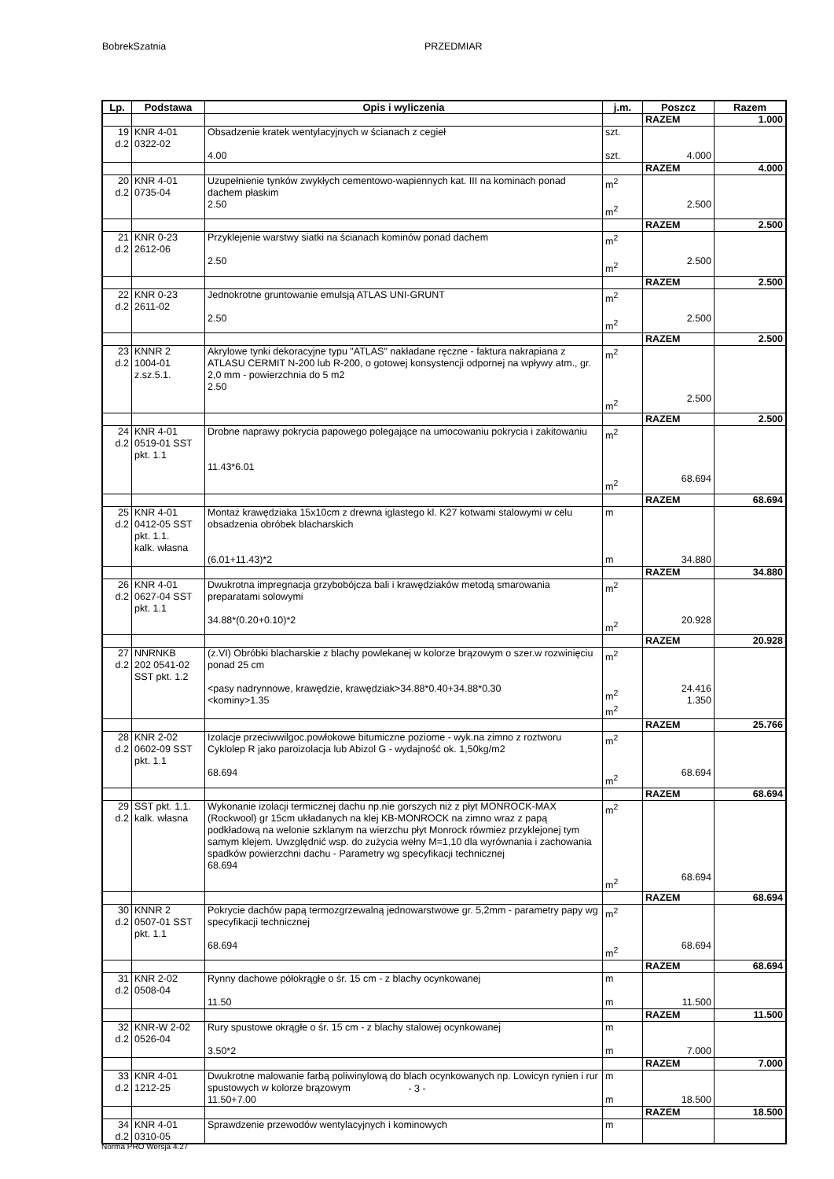BobrekSzatnia PRZEDMIAR
| Lp. | Podstawa | Opis i wyliczenia | j.m. | Poszcz | Razem |
| --- | --- | --- | --- | --- | --- |
| | | | | RAZEM | 1.000 |
| 19 d.2 | KNR 4-01 0322-02 | Obsadzenie kratek wentylacyjnych w ścianach z cegieł 4.00 | szt. szt. | 4.000 | |
| | | | | RAZEM | 4.000 |
| 20 d.2 | KNR 4-01 0735-04 | Uzupełnienie tynków zwykłych cementowo-wapiennych kat. III na kominach ponad dachem płaskim 2.50 | m<sup>2</sup> m<sup>2</sup> | 2.500 | |
| | | | | RAZEM | 2.500 |
| 21 d.2 | KNR 0-23 2612-06 | Przyklejenie warstwy siatki na ścianach kominów ponad dachem 2.50 | m<sup>2</sup> m<sup>2</sup> | 2.500 | |
| | | | | RAZEM | 2.500 |
| 22 d.2 | KNR 0-23 2611-02 | Jednokrotne gruntowanie emulsją ATLAS UNI-GRUNT 2.50 | m<sup>2</sup> m<sup>2</sup> | 2.500 | |
| | | | | RAZEM | 2.500 |
| 23 d.2 | KNNR 2 1004-01 z.sz.5.1. | Akrylowe tynki dekoracyjne typu "ATLAS" nakładane ręczne - faktura nakrapiana z ATLASU CERMIT N-200 lub R-200, o gotowej konsystencji odpornej na wpływy atm., gr. 2,0 mm - powierzchnia do 5 m2 2.50 | m<sup>2</sup> m<sup>2</sup> | 2.500 | |
| | | | | RAZEM | 2.500 |
| 24 d.2 | KNR 4-01 0519-01 SST pkt. 1.1 | Drobne naprawy pokrycia papowego polegające na umocowaniu pokrycia i zakitowaniu 11.43*6.01 | m<sup>2</sup> m<sup>2</sup> | 68.694 | |
| | | | | RAZEM | 68.694 |
| 25 d.2 | KNR 4-01 0412-05 SST pkt. 1.1. kalk. własna | Montaż krawędziaka 15x10cm z drewna iglastego kl. K27 kotwami stalowymi w celu obsadzenia obróbek blacharskich (6.01+11.43)*2 | m m | 34.880 | |
| | | | | RAZEM | 34.880 |
| 26 d.2 | KNR 4-01 0627-04 SST pkt. 1.1 | Dwukrotna impregnacja grzybobójcza bali i krawędziaków metodą smarowania preparatami solowymi 34.88*(0.20+0.10)*2 | m<sup>2</sup> m<sup>2</sup> | 20.928 | |
| | | | | RAZEM | 20.928 |
| 27 d.2 | NNRNKB 202 0541-02 SST pkt. 1.2 | (z.VI) Obróbki blacharskie z blachy powlekanej w kolorze brązowym o szer.w rozwinięciu ponad 25 cm <pasy nadrynnowe, krawędzie, krawędziak>34.88*0.40+34.88*0.30 <kominy>1.35 | m<sup>2</sup> m<sup>2</sup> m<sup>2</sup> | 24.416 1.350 | |
| | | | | RAZEM | 25.766 |
| 28 d.2 | KNR 2-02 0602-09 SST pkt. 1.1 | Izolacje przeciwwilgoc.powłokowe bitumiczne poziome - wyk.na zimno z roztworu Cyklolep R jako paroizolacja lub Abizol G - wydajność ok. 1,50kg/m2 68.694 | m<sup>2</sup> m<sup>2</sup> | 68.694 | |
| | | | | RAZEM | 68.694 |
| 29 d.2 | SST pkt. 1.1. kalk. własna | Wykonanie izolacji termicznej dachu np.nie gorszych niż z płyt MONROCK-MAX (Rockwool) gr 15cm układanych na klej KB-MONROCK na zimno wraz z papą podkładową na welonie szklanym na wierzchu płyt Monrock rówmiez przyklejonej tym samym klejem. Uwzględnić wsp. do zużycia wełny M=1,10 dla wyrównania i zachowania spadków powierzchni dachu - Parametry wg specyfikacji technicznej 68.694 | m<sup>2</sup> m<sup>2</sup> | 68.694 | |
| | | | | RAZEM | 68.694 |
| 30 d.2 | KNNR 2 0507-01 SST pkt. 1.1 | Pokrycie dachów papą termozgrzewalną jednowarstwowe gr. 5,2mm - parametry papy wg specyfikacji technicznej 68.694 | m<sup>2</sup> m<sup>2</sup> | 68.694 | |
| | | | | RAZEM | 68.694 |
| 31 d.2 | KNR 2-02 0508-04 | Rynny dachowe półokrągłe o śr. 15 cm - z blachy ocynkowanej 11.50 | m m | 11.500 | |
| | | | | RAZEM | 11.500 |
| 32 d.2 | KNR-W 2-02 0526-04 | Rury spustowe okrągłe o śr. 15 cm - z blachy stalowej ocynkowanej 3.50*2 | m m | 7.000 | |
| | | | | RAZEM | 7.000 |
| 33 d.2 | KNR 4-01 1212-25 | Dwukrotne malowanie farbą poliwinylową do blach ocynkowanych np. Lowicyn rynien i rur spustowych w kolorze brązowym 11.50+7.00 | m m | 18.500 | |
| | | | | RAZEM | 18.500 |
| 34 d.2 | KNR 4-01 0310-05 | Sprawdzenie przewodów wentylacyjnych i kominowych | m | | |
- 3 -
Norma PRO Wersja 4.27